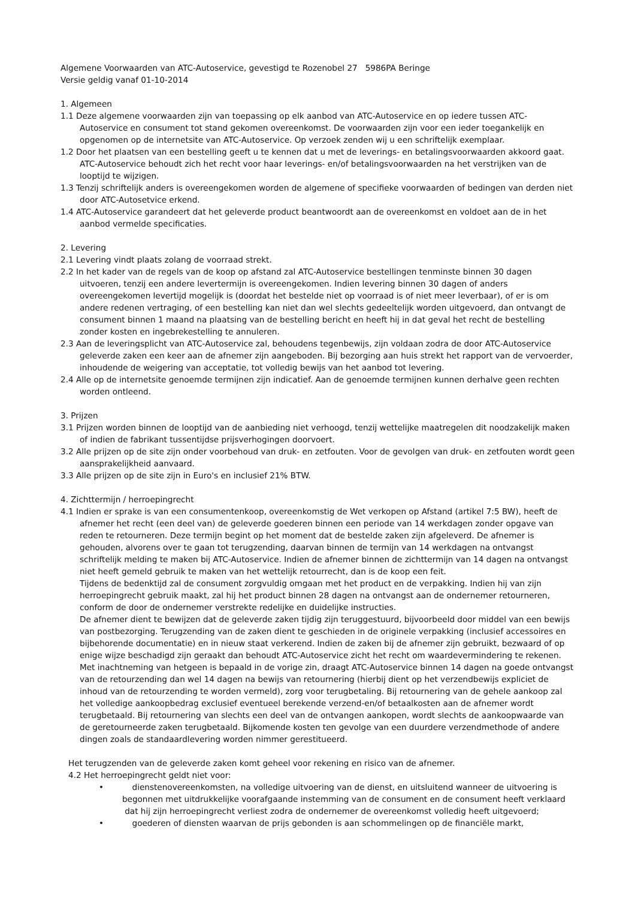Algemene Voorwaarden van ATC-Autoservice, gevestigd te Rozenobel 27 5986PA Beringe
Versie geldig vanaf 01-10-2014
1. Algemeen
1.1 Deze algemene voorwaarden zijn van toepassing op elk aanbod van ATC-Autoservice en op iedere tussen ATC-Autoservice en consument tot stand gekomen overeenkomst. De voorwaarden zijn voor een ieder toegankelijk en opgenomen op de internetsite van ATC-Autoservice. Op verzoek zenden wij u een schriftelijk exemplaar.
1.2 Door het plaatsen van een bestelling geeft u te kennen dat u met de leverings- en betalingsvoorwaarden akkoord gaat. ATC-Autoservice behoudt zich het recht voor haar leverings- en/of betalingsvoorwaarden na het verstrijken van de looptijd te wijzigen.
1.3 Tenzij schriftelijk anders is overeengekomen worden de algemene of specifieke voorwaarden of bedingen van derden niet door ATC-Autosetvice erkend.
1.4 ATC-Autoservice garandeert dat het geleverde product beantwoordt aan de overeenkomst en voldoet aan de in het aanbod vermelde specificaties.
2. Levering
2.1 Levering vindt plaats zolang de voorraad strekt.
2.2 In het kader van de regels van de koop op afstand zal ATC-Autoservice bestellingen tenminste binnen 30 dagen uitvoeren, tenzij een andere levertermijn is overeengekomen. Indien levering binnen 30 dagen of anders overeengekomen levertijd mogelijk is (doordat het bestelde niet op voorraad is of niet meer leverbaar), of er is om andere redenen vertraging, of een bestelling kan niet dan wel slechts gedeeltelijk worden uitgevoerd, dan ontvangt de consument binnen 1 maand na plaatsing van de bestelling bericht en heeft hij in dat geval het recht de bestelling zonder kosten en ingebrekestelling te annuleren.
2.3 Aan de leveringsplicht van ATC-Autoservice zal, behoudens tegenbewijs, zijn voldaan zodra de door ATC-Autoservice geleverde zaken een keer aan de afnemer zijn aangeboden. Bij bezorging aan huis strekt het rapport van de vervoerder, inhoudende de weigering van acceptatie, tot volledig bewijs van het aanbod tot levering.
2.4 Alle op de internetsite genoemde termijnen zijn indicatief. Aan de genoemde termijnen kunnen derhalve geen rechten worden ontleend.
3. Prijzen
3.1 Prijzen worden binnen de looptijd van de aanbieding niet verhoogd, tenzij wettelijke maatregelen dit noodzakelijk maken of indien de fabrikant tussentijdse prijsverhogingen doorvoert.
3.2 Alle prijzen op de site zijn onder voorbehoud van druk- en zetfouten. Voor de gevolgen van druk- en zetfouten wordt geen aansprakelijkheid aanvaard.
3.3 Alle prijzen op de site zijn in Euro's en inclusief 21% BTW.
4. Zichttermijn / herroepingrecht
4.1 Indien er sprake is van een consumentenkoop, overeenkomstig de Wet verkopen op Afstand (artikel 7:5 BW), heeft de afnemer het recht (een deel van) de geleverde goederen binnen een periode van 14 werkdagen zonder opgave van reden te retourneren. Deze termijn begint op het moment dat de bestelde zaken zijn afgeleverd. De afnemer is gehouden, alvorens over te gaan tot terugzending, daarvan binnen de termijn van 14 werkdagen na ontvangst schriftelijk melding te maken bij ATC-Autoservice. Indien de afnemer binnen de zichttermijn van 14 dagen na ontvangst niet heeft gemeld gebruik te maken van het wettelijk retourrecht, dan is de koop een feit.
Tijdens de bedenktijd zal de consument zorgvuldig omgaan met het product en de verpakking. Indien hij van zijn herroepingrecht gebruik maakt, zal hij het product binnen 28 dagen na ontvangst aan de ondernemer retourneren, conform de door de ondernemer verstrekte redelijke en duidelijke instructies.
De afnemer dient te bewijzen dat de geleverde zaken tijdig zijn teruggestuurd, bijvoorbeeld door middel van een bewijs van postbezorging. Terugzending van de zaken dient te geschieden in de originele verpakking (inclusief accessoires en bijbehorende documentatie) en in nieuw staat verkerend. Indien de zaken bij de afnemer zijn gebruikt, bezwaard of op enige wijze beschadigd zijn geraakt dan behoudt ATC-Autoservice zicht het recht om waardevermindering te rekenen. Met inachtneming van hetgeen is bepaald in de vorige zin, draagt ATC-Autoservice binnen 14 dagen na goede ontvangst van de retourzending dan wel 14 dagen na bewijs van retournering (hierbij dient op het verzendbewijs expliciet de inhoud van de retourzending te worden vermeld), zorg voor terugbetaling. Bij retournering van de gehele aankoop zal het volledige aankoopbedrag exclusief eventueel berekende verzend-en/of betaalkosten aan de afnemer wordt terugbetaald. Bij retournering van slechts een deel van de ontvangen aankopen, wordt slechts de aankoopwaarde van de geretourneerde zaken terugbetaald. Bijkomende kosten ten gevolge van een duurdere verzendmethode of andere dingen zoals de standaardlevering worden nimmer gerestitueerd.
Het terugzenden van de geleverde zaken komt geheel voor rekening en risico van de afnemer.
4.2 Het herroepingrecht geldt niet voor:
• dienstenovereenkomsten, na volledige uitvoering van de dienst, en uitsluitend wanneer de uitvoering is begonnen met uitdrukkelijke voorafgaande instemming van de consument en de consument heeft verklaard dat hij zijn herroepingrecht verliest zodra de ondernemer de overeenkomst volledig heeft uitgevoerd;
• goederen of diensten waarvan de prijs gebonden is aan schommelingen op de financiële markt,